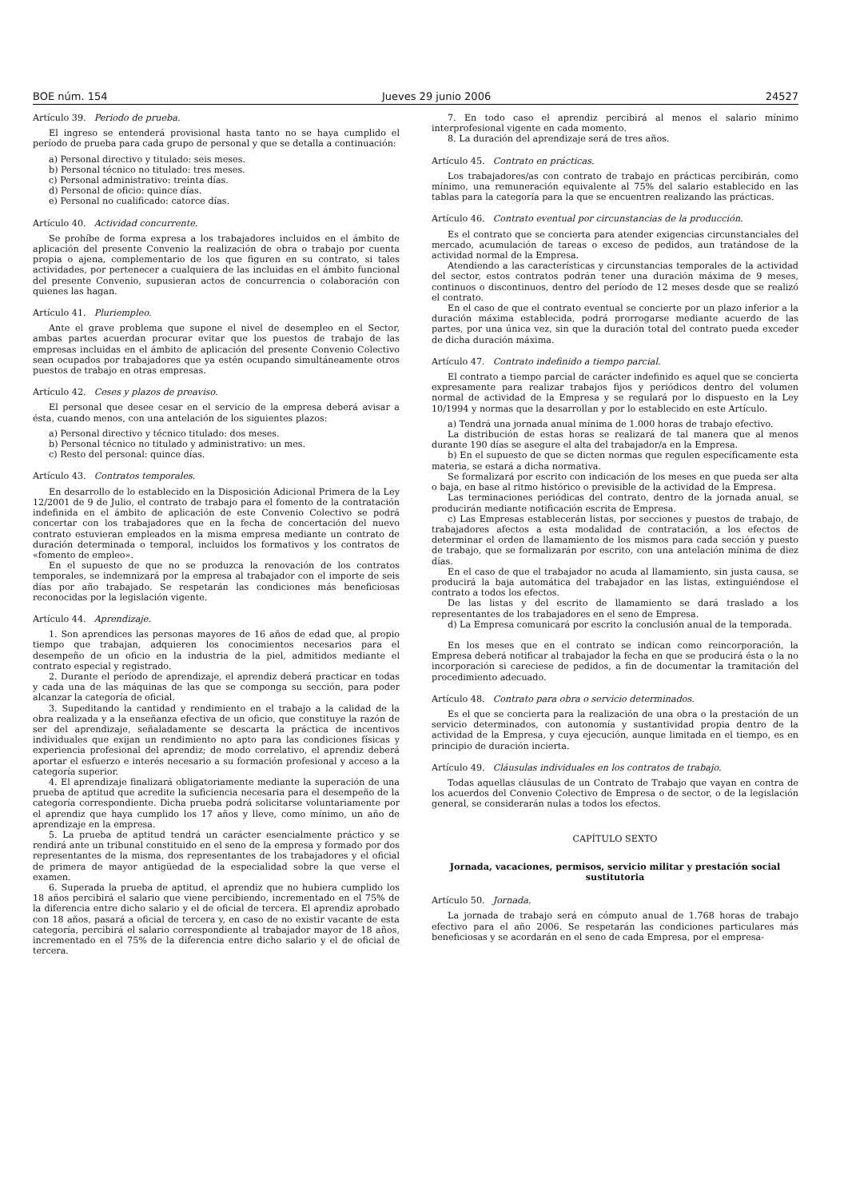BOE núm. 154 Jueves 29 junio 2006 24527
Artículo 39. Periodo de prueba.
El ingreso se entenderá provisional hasta tanto no se haya cumplido el período de prueba para cada grupo de personal y que se detalla a continuación:
a) Personal directivo y titulado: seis meses.
b) Personal técnico no titulado: tres meses.
c) Personal administrativo: treinta días.
d) Personal de oficio: quince días.
e) Personal no cualificado: catorce días.
Artículo 40. Actividad concurrente.
Se prohíbe de forma expresa a los trabajadores incluidos en el ámbito de aplicación del presente Convenio la realización de obra o trabajo por cuenta propia o ajena, complementario de los que figuren en su contrato, si tales actividades, por pertenecer a cualquiera de las incluidas en el ámbito funcional del presente Convenio, supusieran actos de concurrencia o colaboración con quienes las hagan.
Artículo 41. Pluriempleo.
Ante el grave problema que supone el nivel de desempleo en el Sector, ambas partes acuerdan procurar evitar que los puestos de trabajo de las empresas incluidas en el ámbito de aplicación del presente Convenio Colectivo sean ocupados por trabajadores que ya estén ocupando simultáneamente otros puestos de trabajo en otras empresas.
Artículo 42. Ceses y plazos de preaviso.
El personal que desee cesar en el servicio de la empresa deberá avisar a ésta, cuando menos, con una antelación de los siguientes plazos:
a) Personal directivo y técnico titulado: dos meses.
b) Personal técnico no titulado y administrativo: un mes.
c) Resto del personal: quince días.
Artículo 43. Contratos temporales.
En desarrollo de lo establecido en la Disposición Adicional Primera de la Ley 12/2001 de 9 de Julio, el contrato de trabajo para el fomento de la contratación indefinida en el ámbito de aplicación de este Convenio Colectivo se podrá concertar con los trabajadores que en la fecha de concertación del nuevo contrato estuvieran empleados en la misma empresa mediante un contrato de duración determinada o temporal, incluidos los formativos y los contratos de «fomento de empleo».
En el supuesto de que no se produzca la renovación de los contratos temporales, se indemnizará por la empresa al trabajador con el importe de seis días por año trabajado. Se respetarán las condiciones más beneficiosas reconocidas por la legislación vigente.
Artículo 44. Aprendizaje.
1. Son aprendices las personas mayores de 16 años de edad que, al propio tiempo que trabajan, adquieren los conocimientos necesarios para el desempeño de un oficio en la industria de la piel, admitidos mediante el contrato especial y registrado.
2. Durante el período de aprendizaje, el aprendiz deberá practicar en todas y cada una de las máquinas de las que se componga su sección, para poder alcanzar la categoría de oficial.
3. Supeditando la cantidad y rendimiento en el trabajo a la calidad de la obra realizada y a la enseñanza efectiva de un oficio, que constituye la razón de ser del aprendizaje, señaladamente se descarta la práctica de incentivos individuales que exijan un rendimiento no apto para las condiciones físicas y experiencia profesional del aprendiz; de modo correlativo, el aprendiz deberá aportar el esfuerzo e interés necesario a su formación profesional y acceso a la categoría superior.
4. El aprendizaje finalizará obligatoriamente mediante la superación de una prueba de aptitud que acredite la suficiencia necesaria para el desempeño de la categoría correspondiente. Dicha prueba podrá solicitarse voluntariamente por el aprendiz que haya cumplido los 17 años y lleve, como mínimo, un año de aprendizaje en la empresa.
5. La prueba de aptitud tendrá un carácter esencialmente práctico y se rendirá ante un tribunal constituido en el seno de la empresa y formado por dos representantes de la misma, dos representantes de los trabajadores y el oficial de primera de mayor antigüedad de la especialidad sobre la que verse el examen.
6. Superada la prueba de aptitud, el aprendiz que no hubiera cumplido los 18 años percibirá el salario que viene percibiendo, incrementado en el 75% de la diferencia entre dicho salario y el de oficial de tercera. El aprendiz aprobado con 18 años, pasará a oficial de tercera y, en caso de no existir vacante de esta categoría, percibirá el salario correspondiente al trabajador mayor de 18 años, incrementado en el 75% de la diferencia entre dicho salario y el de oficial de tercera.
7. En todo caso el aprendiz percibirá al menos el salario mínimo interprofesional vigente en cada momento.
8. La duración del aprendizaje será de tres años.
Artículo 45. Contrato en prácticas.
Los trabajadores/as con contrato de trabajo en prácticas percibirán, como mínimo, una remuneración equivalente al 75% del salario establecido en las tablas para la categoría para la que se encuentren realizando las prácticas.
Artículo 46. Contrato eventual por circunstancias de la producción.
Es el contrato que se concierta para atender exigencias circunstanciales del mercado, acumulación de tareas o exceso de pedidos, aun tratándose de la actividad normal de la Empresa.
Atendiendo a las características y circunstancias temporales de la actividad del sector, estos contratos podrán tener una duración máxima de 9 meses, continuos o discontinuos, dentro del período de 12 meses desde que se realizó el contrato.
En el caso de que el contrato eventual se concierte por un plazo inferior a la duración máxima establecida, podrá prorrogarse mediante acuerdo de las partes, por una única vez, sin que la duración total del contrato pueda exceder de dicha duración máxima.
Artículo 47. Contrato indefinido a tiempo parcial.
El contrato a tiempo parcial de carácter indefinido es aquel que se concierta expresamente para realizar trabajos fijos y periódicos dentro del volumen normal de actividad de la Empresa y se regulará por lo dispuesto en la Ley 10/1994 y normas que la desarrollan y por lo establecido en este Artículo.
a) Tendrá una jornada anual mínima de 1.000 horas de trabajo efectivo.
La distribución de estas horas se realizará de tal manera que al menos durante 190 días se asegure el alta del trabajador/a en la Empresa.
b) En el supuesto de que se dicten normas que regulen específicamente esta materia, se estará a dicha normativa.
Se formalizará por escrito con indicación de los meses en que pueda ser alta o baja, en base al ritmo histórico o previsible de la actividad de la Empresa.
Las terminaciones periódicas del contrato, dentro de la jornada anual, se producirán mediante notificación escrita de Empresa.
c) Las Empresas establecerán listas, por secciones y puestos de trabajo, de trabajadores afectos a esta modalidad de contratación, a los efectos de determinar el orden de llamamiento de los mismos para cada sección y puesto de trabajo, que se formalizarán por escrito, con una antelación mínima de diez días.
En el caso de que el trabajador no acuda al llamamiento, sin justa causa, se producirá la baja automática del trabajador en las listas, extinguiéndose el contrato a todos los efectos.
De las listas y del escrito de llamamiento se dará traslado a los representantes de los trabajadores en el seno de Empresa.
d) La Empresa comunicará por escrito la conclusión anual de la temporada.
En los meses que en el contrato se indican como reincorporación, la Empresa deberá notificar al trabajador la fecha en que se producirá ésta o la no incorporación si careciese de pedidos, a fin de documentar la tramitación del procedimiento adecuado.
Artículo 48. Contrato para obra o servicio determinados.
Es el que se concierta para la realización de una obra o la prestación de un servicio determinados, con autonomía y sustantividad propia dentro de la actividad de la Empresa, y cuya ejecución, aunque limitada en el tiempo, es en principio de duración incierta.
Artículo 49. Cláusulas individuales en los contratos de trabajo.
Todas aquellas cláusulas de un Contrato de Trabajo que vayan en contra de los acuerdos del Convenio Colectivo de Empresa o de sector, o de la legislación general, se considerarán nulas a todos los efectos.
CAPÍTULO SEXTO
Jornada, vacaciones, permisos, servicio militar y prestación social sustitutoria
Artículo 50. Jornada.
La jornada de trabajo será en cómputo anual de 1.768 horas de trabajo efectivo para el año 2006. Se respetarán las condiciones particulares más beneficiosas y se acordarán en el seno de cada Empresa, por el empresa-